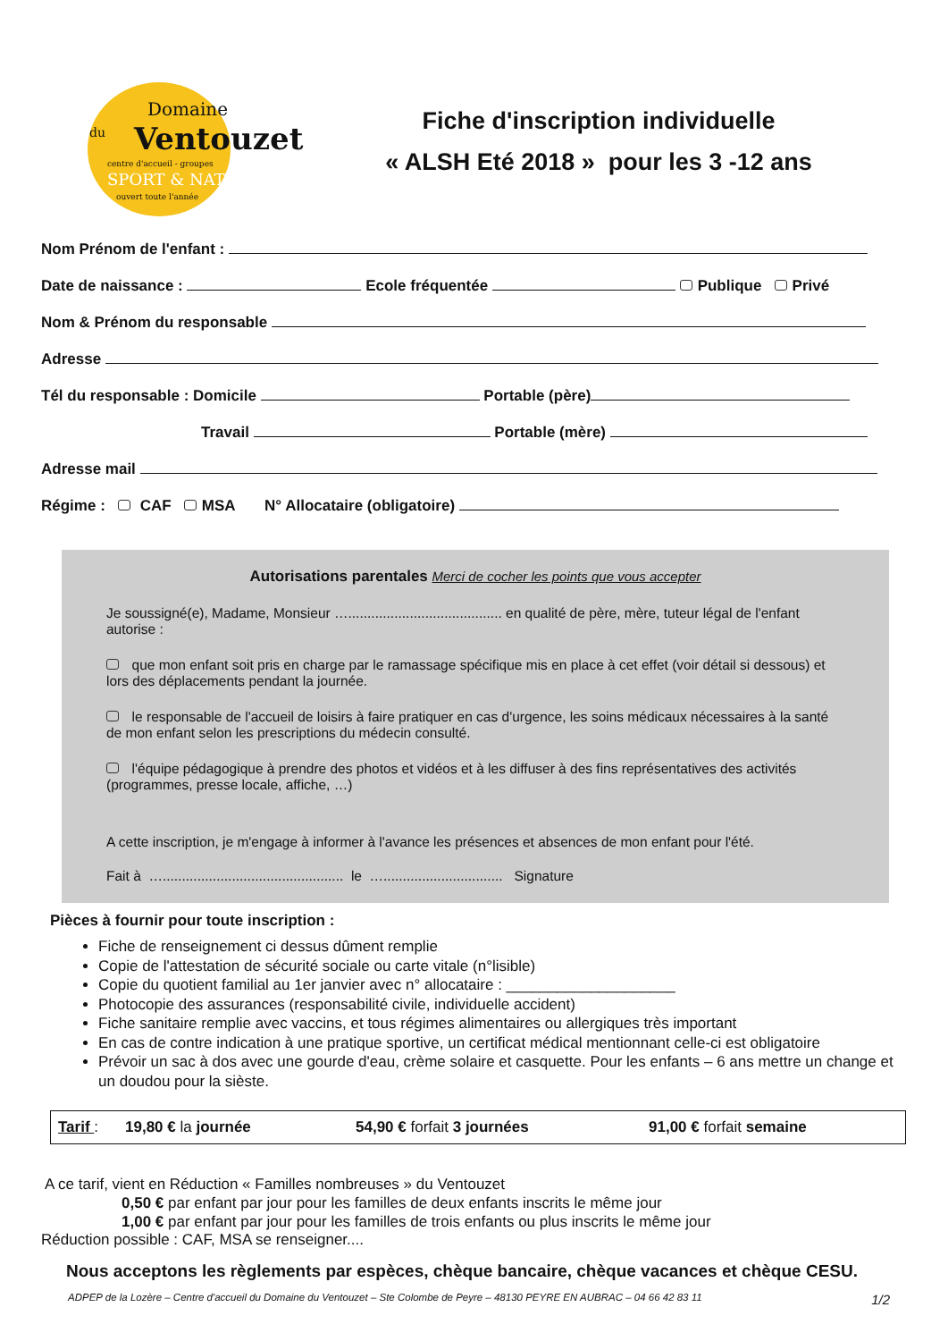Domaine
du Ventouzet
centre d'accueil - groupes
SPORT & NATURE
ouvert toute l'année
Fiche d'inscription individuelle
« ALSH Eté 2018 » pour les 3 -12 ans
Nom Prénom de l'enfant :
Date de naissance : Ecole fréquentée Publique Privé
Nom & Prénom du responsable
Adresse
Tél du responsable : Domicile Portable (père)
Travail Portable (mère)
Adresse mail
Régime : CAF MSA N° Allocataire (obligatoire)
Autorisations parentales Merci de cocher les points que vous accepter
Je soussigné(e), Madame, Monsieur …........................................ en qualité de père, mère, tuteur légal de l'enfant autorise :
que mon enfant soit pris en charge par le ramassage spécifique mis en place à cet effet (voir détail si dessous) et lors des déplacements pendant la journée.
le responsable de l'accueil de loisirs à faire pratiquer en cas d'urgence, les soins médicaux nécessaires à la santé de mon enfant selon les prescriptions du médecin consulté.
l'équipe pédagogique à prendre des photos et vidéos et à les diffuser à des fins représentatives des activités (programmes, presse locale, affiche, …)
A cette inscription, je m'engage à informer à l'avance les présences et absences de mon enfant pour l'été.
Fait à …............................................... le …............................... Signature
Pièces à fournir pour toute inscription :
Fiche de renseignement ci dessus dûment remplie
Copie de l'attestation de sécurité sociale ou carte vitale (n°lisible)
Copie du quotient familial au 1er janvier avec n° allocataire : ____________________
Photocopie des assurances (responsabilité civile, individuelle accident)
Fiche sanitaire remplie avec vaccins, et tous régimes alimentaires ou allergiques très important
En cas de contre indication à une pratique sportive, un certificat médical mentionnant celle-ci est obligatoire
Prévoir un sac à dos avec une gourde d'eau, crème solaire et casquette. Pour les enfants – 6 ans mettre un change et un doudou pour la sièste.
Tarif : 19,80 € la journée 54,90 € forfait 3 journées 91,00 € forfait semaine
A ce tarif, vient en Réduction « Familles nombreuses » du Ventouzet
0,50 € par enfant par jour pour les familles de deux enfants inscrits le même jour
1,00 € par enfant par jour pour les familles de trois enfants ou plus inscrits le même jour
Réduction possible : CAF, MSA se renseigner....
Nous acceptons les règlements par espèces, chèque bancaire, chèque vacances et chèque CESU.
ADPEP de la Lozère – Centre d'accueil du Domaine du Ventouzet – Ste Colombe de Peyre – 48130 PEYRE EN AUBRAC – 04 66 42 83 11 1/2